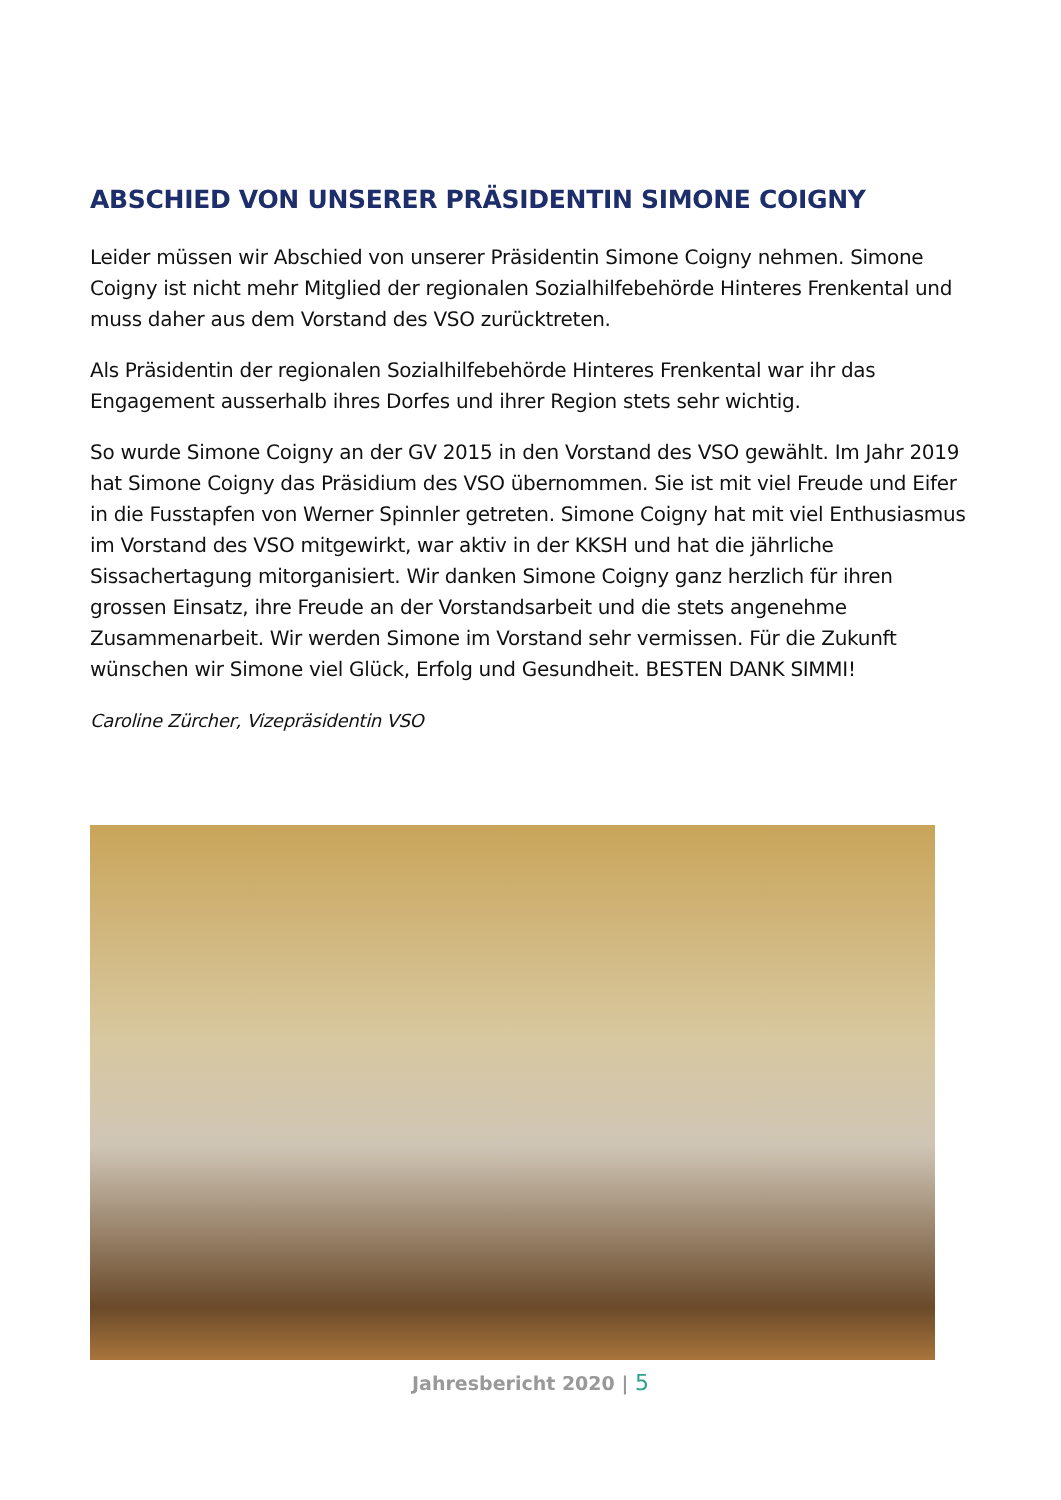ABSCHIED VON UNSERER PRÄSIDENTIN SIMONE COIGNY
Leider müssen wir Abschied von unserer Präsidentin Simone Coigny nehmen. Simone Coigny ist nicht mehr Mitglied der regionalen Sozialhilfebehörde Hinteres Frenkental und muss daher aus dem Vorstand des VSO zurücktreten.
Als Präsidentin der regionalen Sozialhilfebehörde Hinteres Frenkental war ihr das Engagement ausserhalb ihres Dorfes und ihrer Region stets sehr wichtig.
So wurde Simone Coigny an der GV 2015 in den Vorstand des VSO gewählt. Im Jahr 2019 hat Simone Coigny das Präsidium des VSO übernommen. Sie ist mit viel Freude und Eifer in die Fusstapfen von Werner Spinnler getreten. Simone Coigny hat mit viel Enthusiasmus im Vorstand des VSO mitgewirkt, war aktiv in der KKSH und hat die jährliche Sissachertagung mitorganisiert. Wir danken Simone Coigny ganz herzlich für ihren grossen Einsatz, ihre Freude an der Vorstandsarbeit und die stets angenehme Zusammenarbeit. Wir werden Simone im Vorstand sehr vermissen. Für die Zukunft wünschen wir Simone viel Glück, Erfolg und Gesundheit. BESTEN DANK SIMMI!
Caroline Zürcher, Vizepräsidentin VSO
Jahresbericht 2020 | 5